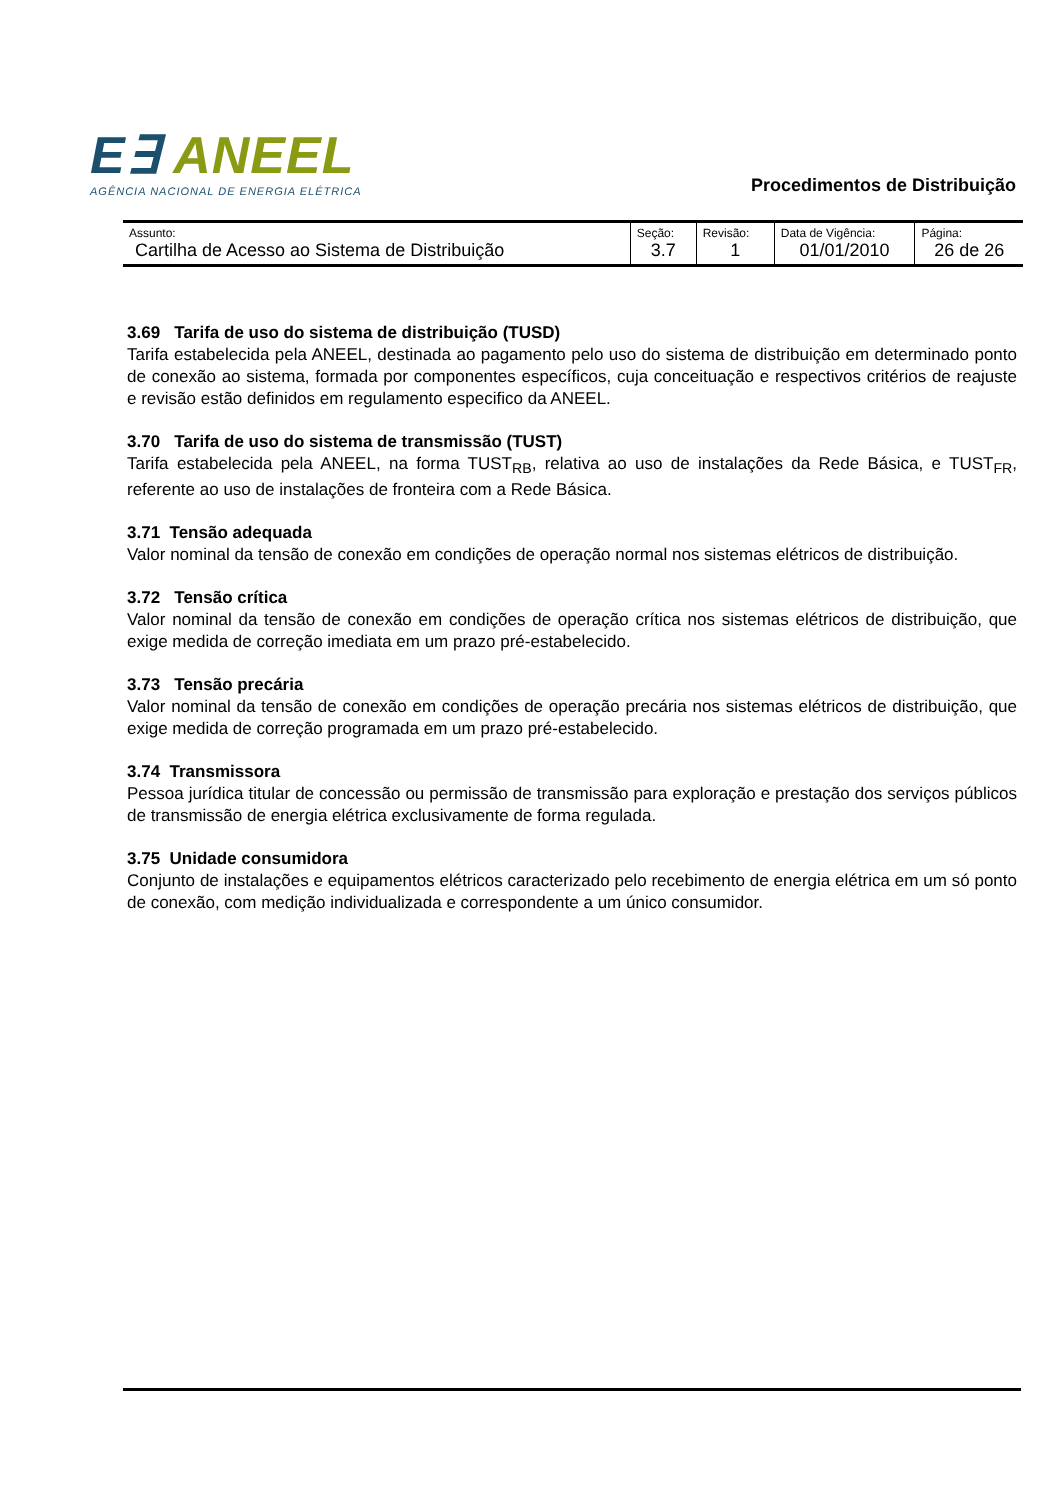E∃ ANEEL
AGÊNCIA NACIONAL DE ENERGIA ELÉTRICA
Procedimentos de Distribuição
| Assunto: Cartilha de Acesso ao Sistema de Distribuição | Seção: 3.7 | Revisão: 1 | Data de Vigência: 01/01/2010 | Página: 26 de 26 |
3.69 Tarifa de uso do sistema de distribuição (TUSD)
Tarifa estabelecida pela ANEEL, destinada ao pagamento pelo uso do sistema de distribuição em determinado ponto de conexão ao sistema, formada por componentes específicos, cuja conceituação e respectivos critérios de reajuste e revisão estão definidos em regulamento especifico da ANEEL.
3.70 Tarifa de uso do sistema de transmissão (TUST)
Tarifa estabelecida pela ANEEL, na forma TUST<sub>RB</sub>, relativa ao uso de instalações da Rede Básica, e TUST<sub>FR</sub>, referente ao uso de instalações de fronteira com a Rede Básica.
3.71 Tensão adequada
Valor nominal da tensão de conexão em condições de operação normal nos sistemas elétricos de distribuição.
3.72 Tensão crítica
Valor nominal da tensão de conexão em condições de operação crítica nos sistemas elétricos de distribuição, que exige medida de correção imediata em um prazo pré-estabelecido.
3.73 Tensão precária
Valor nominal da tensão de conexão em condições de operação precária nos sistemas elétricos de distribuição, que exige medida de correção programada em um prazo pré-estabelecido.
3.74 Transmissora
Pessoa jurídica titular de concessão ou permissão de transmissão para exploração e prestação dos serviços públicos de transmissão de energia elétrica exclusivamente de forma regulada.
3.75 Unidade consumidora
Conjunto de instalações e equipamentos elétricos caracterizado pelo recebimento de energia elétrica em um só ponto de conexão, com medição individualizada e correspondente a um único consumidor.